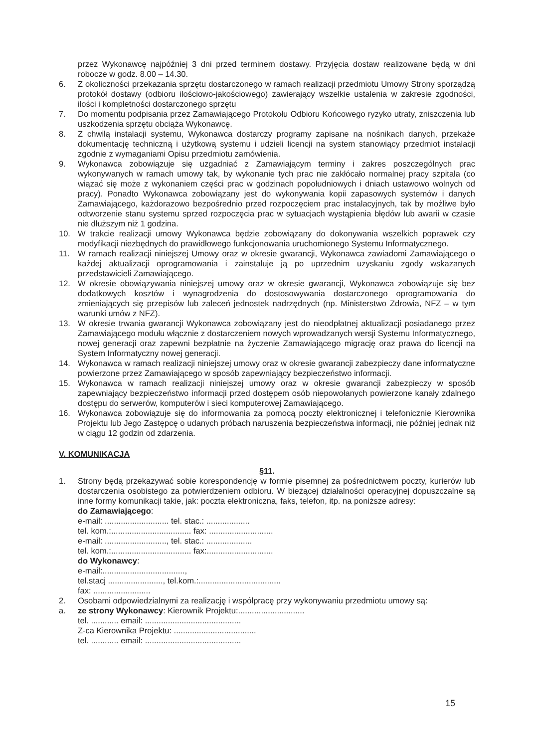przez Wykonawcę najpóźniej 3 dni przed terminem dostawy. Przyjęcia dostaw realizowane będą w dni robocze w godz. 8.00 – 14.30.
6. Z okoliczności przekazania sprzętu dostarczonego w ramach realizacji przedmiotu Umowy Strony sporządzą protokół dostawy (odbioru ilościowo-jakościowego) zawierający wszelkie ustalenia w zakresie zgodności, ilości i kompletności dostarczonego sprzętu
7. Do momentu podpisania przez Zamawiającego Protokołu Odbioru Końcowego ryzyko utraty, zniszczenia lub uszkodzenia sprzętu obciąża Wykonawcę.
8. Z chwilą instalacji systemu, Wykonawca dostarczy programy zapisane na nośnikach danych, przekaże dokumentację techniczną i użytkową systemu i udzieli licencji na system stanowiący przedmiot instalacji zgodnie z wymaganiami Opisu przedmiotu zamówienia.
9. Wykonawca zobowiązuje się uzgadniać z Zamawiającym terminy i zakres poszczególnych prac wykonywanych w ramach umowy tak, by wykonanie tych prac nie zakłócało normalnej pracy szpitala (co wiązać się może z wykonaniem części prac w godzinach popołudniowych i dniach ustawowo wolnych od pracy). Ponadto Wykonawca zobowiązany jest do wykonywania kopii zapasowych systemów i danych Zamawiającego, każdorazowo bezpośrednio przed rozpoczęciem prac instalacyjnych, tak by możliwe było odtworzenie stanu systemu sprzed rozpoczęcia prac w sytuacjach wystąpienia błędów lub awarii w czasie nie dłuższym niż 1 godzina.
10. W trakcie realizacji umowy Wykonawca będzie zobowiązany do dokonywania wszelkich poprawek czy modyfikacji niezbędnych do prawidłowego funkcjonowania uruchomionego Systemu Informatycznego.
11. W ramach realizacji niniejszej Umowy oraz w okresie gwarancji, Wykonawca zawiadomi Zamawiającego o każdej aktualizacji oprogramowania i zainstaluje ją po uprzednim uzyskaniu zgody wskazanych przedstawicieli Zamawiającego.
12. W okresie obowiązywania niniejszej umowy oraz w okresie gwarancji, Wykonawca zobowiązuje się bez dodatkowych kosztów i wynagrodzenia do dostosowywania dostarczonego oprogramowania do zmieniających się przepisów lub zaleceń jednostek nadrzędnych (np. Ministerstwo Zdrowia, NFZ – w tym warunki umów z NFZ).
13. W okresie trwania gwarancji Wykonawca zobowiązany jest do nieodpłatnej aktualizacji posiadanego przez Zamawiającego modułu włącznie z dostarczeniem nowych wprowadzanych wersji Systemu Informatycznego, nowej generacji oraz zapewni bezpłatnie na życzenie Zamawiającego migrację oraz prawa do licencji na System Informatyczny nowej generacji.
14. Wykonawca w ramach realizacji niniejszej umowy oraz w okresie gwarancji zabezpieczy dane informatyczne powierzone przez Zamawiającego w sposób zapewniający bezpieczeństwo informacji.
15. Wykonawca w ramach realizacji niniejszej umowy oraz w okresie gwarancji zabezpieczy w sposób zapewniający bezpieczeństwo informacji przed dostępem osób niepowołanych powierzone kanały zdalnego dostępu do serwerów, komputerów i sieci komputerowej Zamawiającego.
16. Wykonawca zobowiązuje się do informowania za pomocą poczty elektronicznej i telefonicznie Kierownika Projektu lub Jego Zastępcę o udanych próbach naruszenia bezpieczeństwa informacji, nie później jednak niż w ciągu 12 godzin od zdarzenia.
V. KOMUNIKACJA
§11.
1. Strony będą przekazywać sobie korespondencję w formie pisemnej za pośrednictwem poczty, kurierów lub dostarczenia osobistego za potwierdzeniem odbioru. W bieżącej działalności operacyjnej dopuszczalne są inne formy komunikacji takie, jak: poczta elektroniczna, faks, telefon, itp. na poniższe adresy:
do Zamawiającego:
e-mail: ............................ tel. stac.: ...................
tel. kom.:................................... fax: ............................
e-mail: ..........................., tel. stac.: ....................
tel. kom.:................................... fax:.............................
do Wykonawcy:
e-mail:....................................,
tel.stacj ........................, tel.kom.:....................................
fax: .........................
2. Osobami odpowiedzialnymi za realizację i współpracę przy wykonywaniu przedmiotu umowy są:
a. ze strony Wykonawcy: Kierownik Projektu:.............................
tel. ............ email: ..........................................
Z-ca Kierownika Projektu: ....................................
tel. ............ email: ..........................................
15